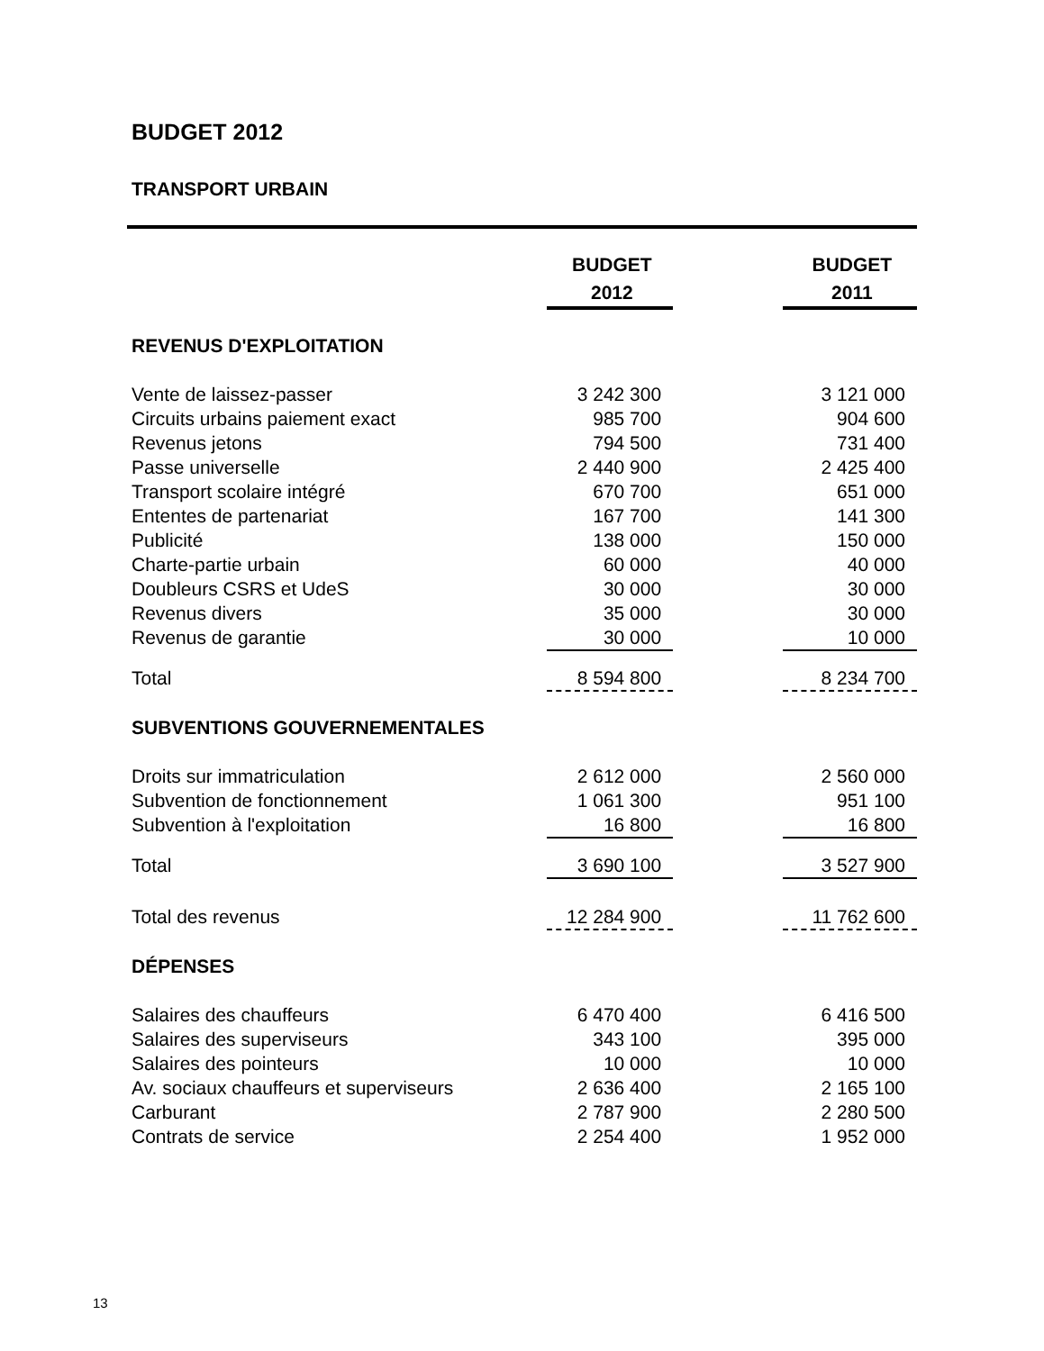BUDGET 2012
TRANSPORT URBAIN
| | BUDGET 2012 | | BUDGET 2011 |
| REVENUS D'EXPLOITATION | | | |
| Vente de laissez-passer | 3 242 300 | | 3 121 000 |
| Circuits urbains paiement exact | 985 700 | | 904 600 |
| Revenus jetons | 794 500 | | 731 400 |
| Passe universelle | 2 440 900 | | 2 425 400 |
| Transport scolaire intégré | 670 700 | | 651 000 |
| Ententes de partenariat | 167 700 | | 141 300 |
| Publicité | 138 000 | | 150 000 |
| Charte-partie urbain | 60 000 | | 40 000 |
| Doubleurs CSRS et UdeS | 30 000 | | 30 000 |
| Revenus divers | 35 000 | | 30 000 |
| Revenus de garantie | 30 000 | | 10 000 |
| Total | 8 594 800 | | 8 234 700 |
| SUBVENTIONS GOUVERNEMENTALES | | | |
| Droits sur immatriculation | 2 612 000 | | 2 560 000 |
| Subvention de fonctionnement | 1 061 300 | | 951 100 |
| Subvention à l'exploitation | 16 800 | | 16 800 |
| Total | 3 690 100 | | 3 527 900 |
| Total des revenus | 12 284 900 | | 11 762 600 |
| DÉPENSES | | | |
| Salaires des chauffeurs | 6 470 400 | | 6 416 500 |
| Salaires des superviseurs | 343 100 | | 395 000 |
| Salaires des pointeurs | 10 000 | | 10 000 |
| Av. sociaux chauffeurs et superviseurs | 2 636 400 | | 2 165 100 |
| Carburant | 2 787 900 | | 2 280 500 |
| Contrats de service | 2 254 400 | | 1 952 000 |
13